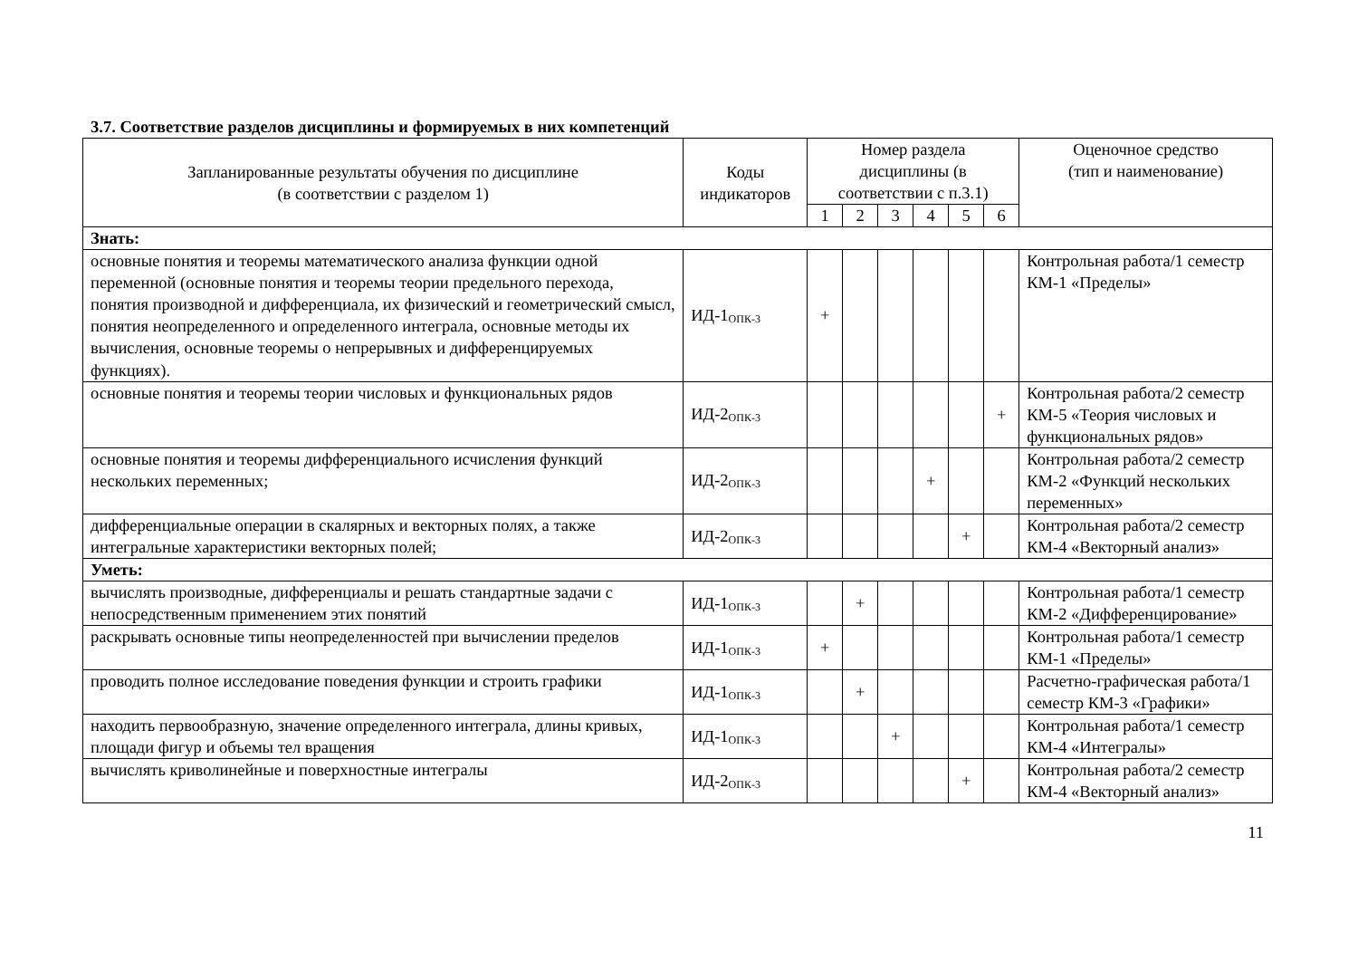3.7. Соответствие разделов дисциплины и формируемых в них компетенций
| Запланированные результаты обучения по дисциплине (в соответствии с разделом 1) | Коды индикаторов | Номер раздела дисциплины (в соответствии с п.3.1) | | | | | | Оценочное средство (тип и наименование) |
| --- | --- | --- | --- | --- | --- | --- | --- | --- |
| | | 1 | 2 | 3 | 4 | 5 | 6 | |
| Знать: | | | | | | | | |
| основные понятия и теоремы математического анализа функции одной переменной (основные понятия и теоремы теории предельного перехода, понятия производной и дифференциала, их физический и геометрический смысл, понятия неопределенного и определенного интеграла, основные методы их вычисления, основные теоремы о непрерывных и дифференцируемых функциях). | ИД-1<sub>ОПК-3</sub> | + | | | | | | Контрольная работа/1 семестр КМ-1 «Пределы» |
| основные понятия и теоремы теории числовых и функциональных рядов | ИД-2<sub>ОПК-3</sub> | | | | | | + | Контрольная работа/2 семестр КМ-5 «Теория числовых и функциональных рядов» |
| основные понятия и теоремы дифференциального исчисления функций нескольких переменных; | ИД-2<sub>ОПК-3</sub> | | | | + | | | Контрольная работа/2 семестр КМ-2 «Функций нескольких переменных» |
| дифференциальные операции в скалярных и векторных полях, а также интегральные характеристики векторных полей; | ИД-2<sub>ОПК-3</sub> | | | | | + | | Контрольная работа/2 семестр КМ-4 «Векторный анализ» |
| Уметь: | | | | | | | | |
| вычислять производные, дифференциалы и решать стандартные задачи с непосредственным применением этих понятий | ИД-1<sub>ОПК-3</sub> | | + | | | | | Контрольная работа/1 семестр КМ-2 «Дифференцирование» |
| раскрывать основные типы неопределенностей при вычислении пределов | ИД-1<sub>ОПК-3</sub> | + | | | | | | Контрольная работа/1 семестр КМ-1 «Пределы» |
| проводить полное исследование поведения функции и строить графики | ИД-1<sub>ОПК-3</sub> | | + | | | | | Расчетно-графическая работа/1 семестр КМ-3 «Графики» |
| находить первообразную, значение определенного интеграла, длины кривых, площади фигур и объемы тел вращения | ИД-1<sub>ОПК-3</sub> | | | + | | | | Контрольная работа/1 семестр КМ-4 «Интегралы» |
| вычислять криволинейные и поверхностные интегралы | ИД-2<sub>ОПК-3</sub> | | | | | + | | Контрольная работа/2 семестр КМ-4 «Векторный анализ» |
11